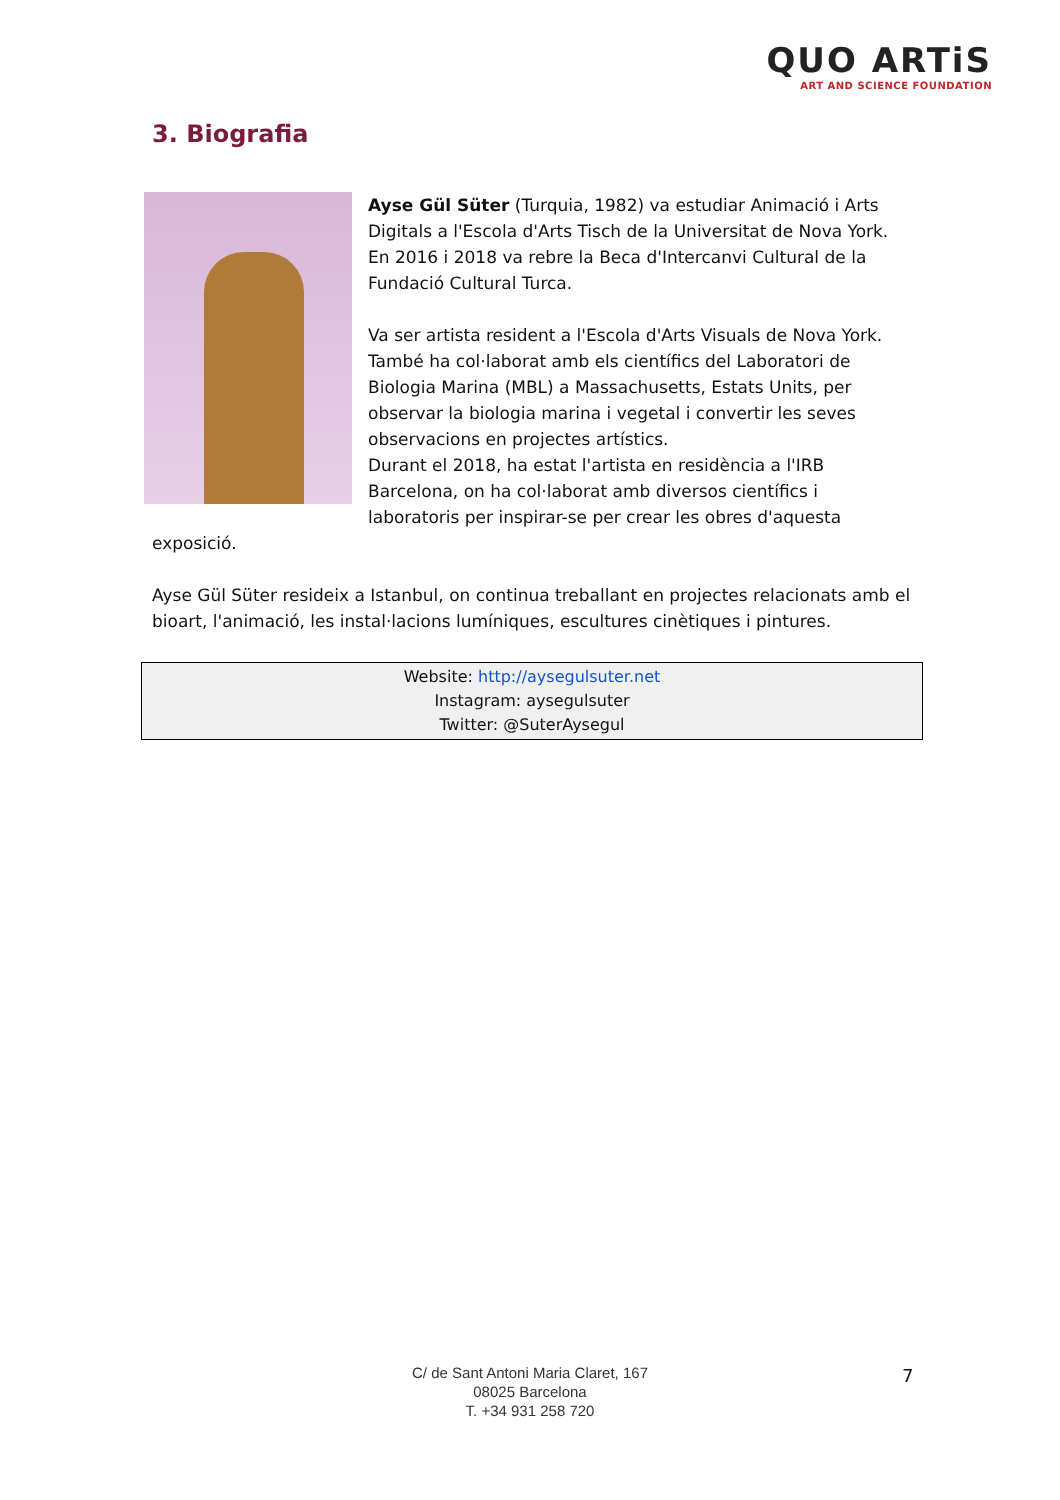QUO ARTiS
ART AND SCIENCE FOUNDATION
3. Biografia
Ayse Gül Süter (Turquia, 1982) va estudiar Animació i Arts Digitals a l'Escola d'Arts Tisch de la Universitat de Nova York. En 2016 i 2018 va rebre la Beca d'Intercanvi Cultural de la Fundació Cultural Turca.
Va ser artista resident a l'Escola d'Arts Visuals de Nova York. També ha col·laborat amb els científics del Laboratori de Biologia Marina (MBL) a Massachusetts, Estats Units, per observar la biologia marina i vegetal i convertir les seves observacions en projectes artístics.
Durant el 2018, ha estat l'artista en residència a l'IRB Barcelona, on ha col·laborat amb diversos científics i laboratoris per inspirar-se per crear les obres d'aquesta exposició.
Ayse Gül Süter resideix a Istanbul, on continua treballant en projectes relacionats amb el bioart, l'animació, les instal·lacions lumíniques, escultures cinètiques i pintures.
Website: http://aysegulsuter.net
Instagram: aysegulsuter
Twitter: @SuterAysegul
C/ de Sant Antoni Maria Claret, 167
08025 Barcelona
T. +34 931 258 720
7